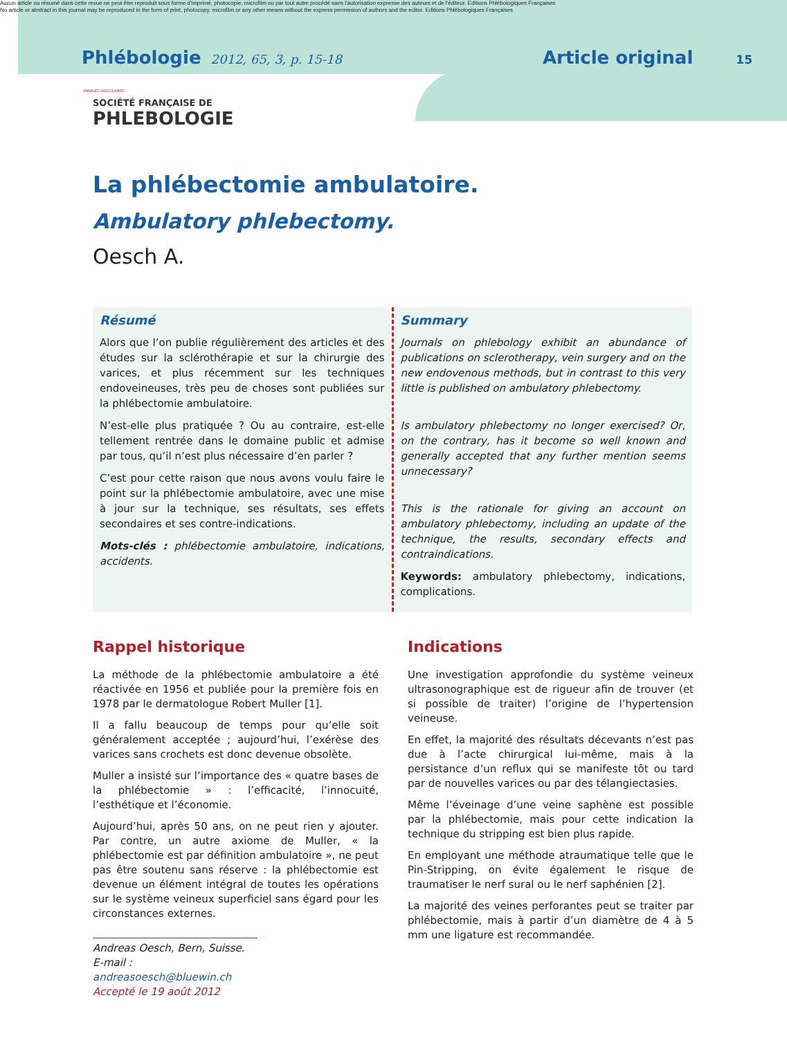Aucun article ou résumé dans cette revue ne peut être reproduit sous forme d'imprimé, photocopie, microfilm ou par tout autre procédé sans l'autorisation expresse des auteurs et de l'éditeur. Editions Phlébologiques Françaises
No article or abstract in this journal may be reproduced in the form of print, photocopy, microfilm or any other means without the express permission of authors and the editor. Editions Phlébologiques Françaises
Phlébologie 2012, 65, 3, p. 15-18 Article original 15
ANNALES VASCULAIRES
SOCIÉTÉ FRANÇAISE DE
PHLEBOLOGIE
La phlébectomie ambulatoire.
Ambulatory phlebectomy.
Oesch A.
Résumé
Alors que l’on publie régulièrement des articles et des études sur la sclérothérapie et sur la chirurgie des varices, et plus récemment sur les techniques endoveineuses, très peu de choses sont publiées sur la phlébectomie ambulatoire.
N’est-elle plus pratiquée ? Ou au contraire, est-elle tellement rentrée dans le domaine public et admise par tous, qu’il n’est plus nécessaire d’en parler ?
C’est pour cette raison que nous avons voulu faire le point sur la phlébectomie ambulatoire, avec une mise à jour sur la technique, ses résultats, ses effets secondaires et ses contre-indications.
Mots-clés : phlébectomie ambulatoire, indications, accidents.
Summary
Journals on phlebology exhibit an abundance of publications on sclerotherapy, vein surgery and on the new endovenous methods, but in contrast to this very little is published on ambulatory phlebectomy.
Is ambulatory phlebectomy no longer exercised? Or, on the contrary, has it become so well known and generally accepted that any further mention seems unnecessary?
This is the rationale for giving an account on ambulatory phlebectomy, including an update of the technique, the results, secondary effects and contraindications.
Keywords: ambulatory phlebectomy, indications, complications.
Rappel historique
La méthode de la phlébectomie ambulatoire a été réactivée en 1956 et publiée pour la première fois en 1978 par le dermatologue Robert Muller [1].
Il a fallu beaucoup de temps pour qu’elle soit généralement acceptée ; aujourd’hui, l’exérèse des varices sans crochets est donc devenue obsolète.
Muller a insisté sur l’importance des « quatre bases de la phlébectomie » : l’efficacité, l’innocuité, l’esthétique et l’économie.
Aujourd’hui, après 50 ans, on ne peut rien y ajouter. Par contre, un autre axiome de Muller, « la phlébectomie est par définition ambulatoire », ne peut pas être soutenu sans réserve : la phlébectomie est devenue un élément intégral de toutes les opérations sur le système veineux superficiel sans égard pour les circonstances externes.
Andreas Oesch, Bern, Suisse.
E-mail : andreasoesch@bluewin.ch
Accepté le 19 août 2012
Indications
Une investigation approfondie du système veineux ultrasonographique est de rigueur afin de trouver (et si possible de traiter) l’origine de l’hypertension veineuse.
En effet, la majorité des résultats décevants n’est pas due à l’acte chirurgical lui-même, mais à la persistance d’un reflux qui se manifeste tôt ou tard par de nouvelles varices ou par des télangiectasies.
Même l’éveinage d’une veine saphène est possible par la phlébectomie, mais pour cette indication la technique du stripping est bien plus rapide.
En employant une méthode atraumatique telle que le Pin-Stripping, on évite également le risque de traumatiser le nerf sural ou le nerf saphénien [2].
La majorité des veines perforantes peut se traiter par phlébectomie, mais à partir d’un diamètre de 4 à 5 mm une ligature est recommandée.